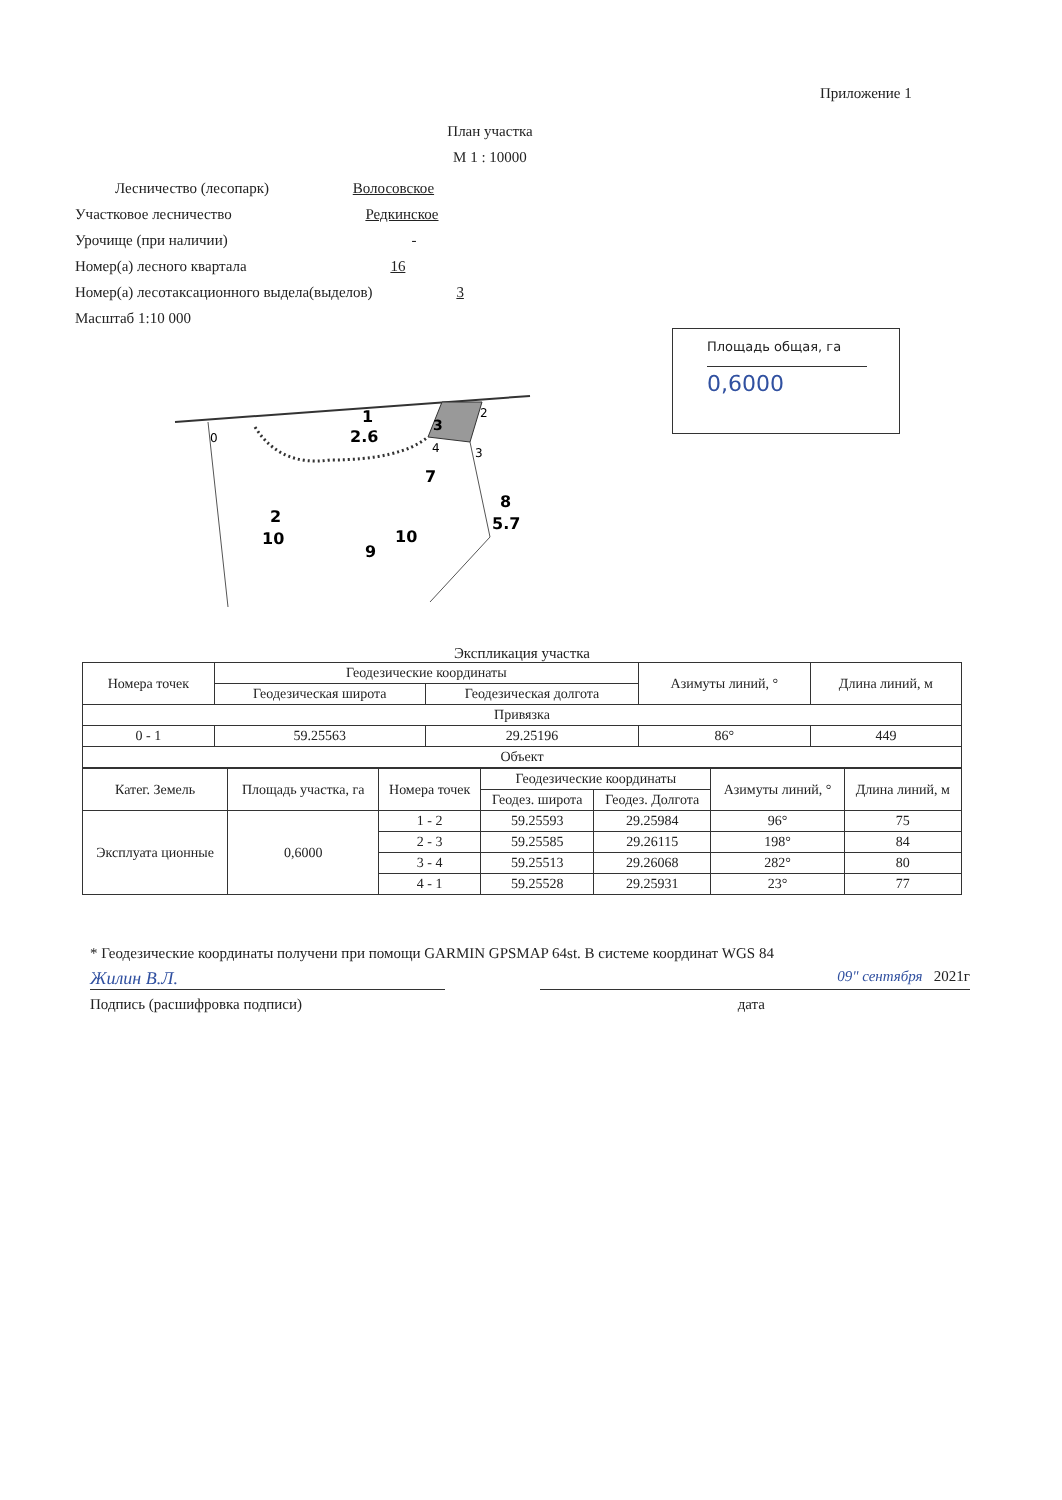Приложение 1
План участка
М 1 : 10000
Лесничество (лесопарк) Волосовское
Участковое лесничество Редкинское
Урочище (при наличии) -
Номер(а) лесного квартала 16
Номер(а) лесотаксационного выдела(выделов) 3
Масштаб 1:10 000
Площадь общая, га
0,6000
1
2.6
3
2
0
3
4
7
8
5.7
2
10
10
9
Экспликация участка
| Номера точек | Геодезические координаты | | Азимуты линий, ° | Длина линий, м |
| --- | --- | --- | --- | --- |
| | Геодезическая широта | Геодезическая долгота | | |
| Привязка | | | | |
| 0 - 1 | 59.25563 | 29.25196 | 86° | 449 |
| Объект | | | | |
| Катег. Земель | Площадь участка, га | Номера точек | Геодезические координаты | | Азимуты линий, ° | Длина линий, м |
| --- | --- | --- | --- | --- | --- | --- |
| | | | Геодез. широта | Геодез. Долгота | | |
| Эксплуата ционные | 0,6000 | 1 - 2 | 59.25593 | 29.25984 | 96° | 75 |
| | | 2 - 3 | 59.25585 | 29.26115 | 198° | 84 |
| | | 3 - 4 | 59.25513 | 29.26068 | 282° | 80 |
| | | 4 - 1 | 59.25528 | 29.25931 | 23° | 77 |
* Геодезические координаты получени при помощи GARMIN GPSMAP 64st. В системе координат WGS 84
Жилин В.Л.
09" сентября 2021г
Подпись (расшифровка подписи) дата